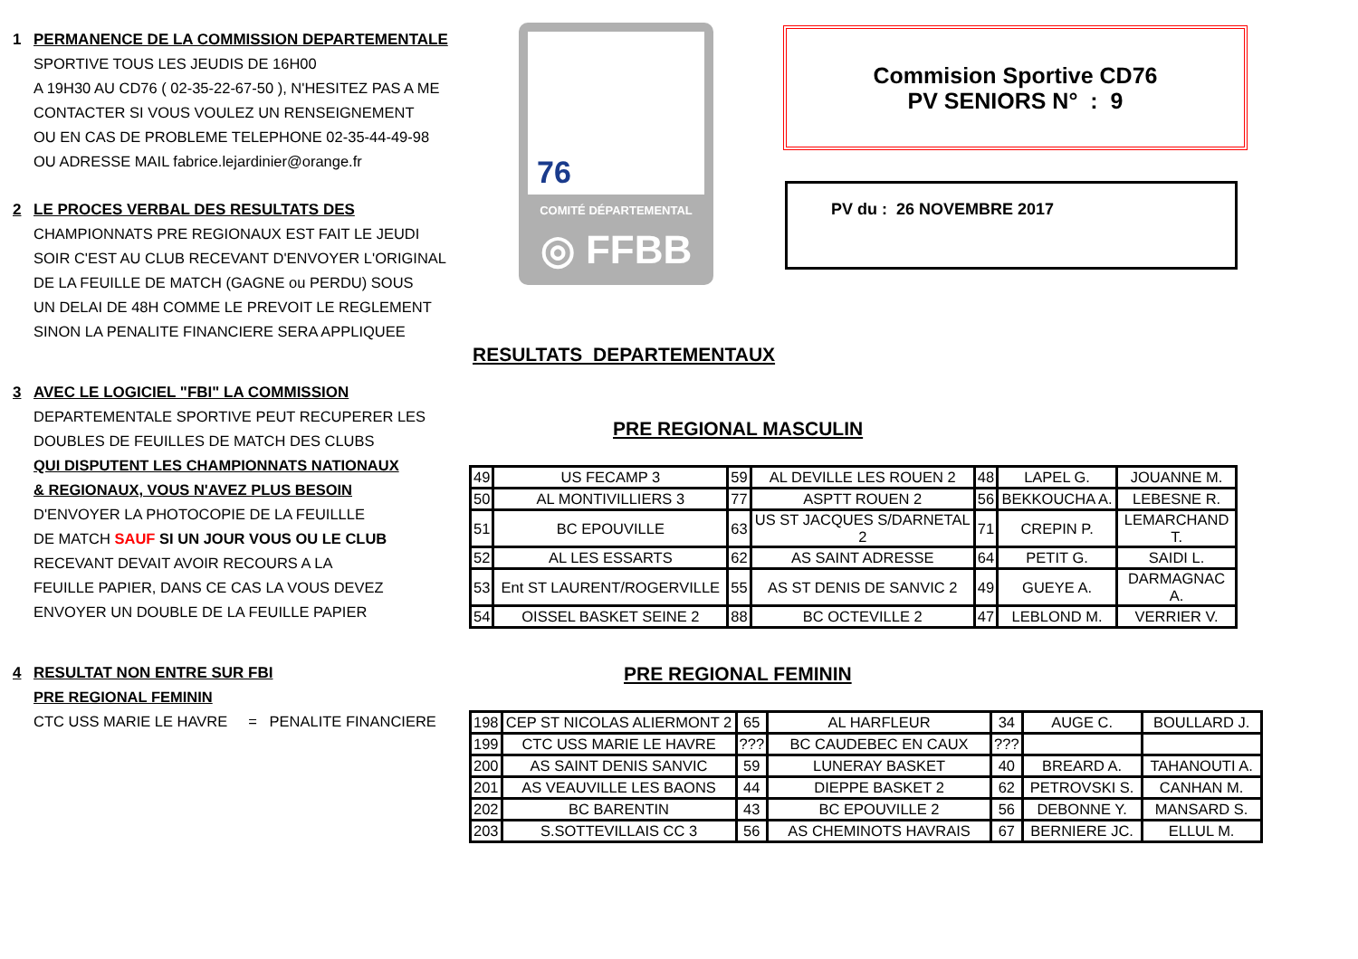1 PERMANENCE DE LA COMMISSION DEPARTEMENTALE
SPORTIVE TOUS LES JEUDIS DE 16H00
A 19H30 AU CD76 ( 02-35-22-67-50 ), N'HESITEZ PAS A ME
CONTACTER SI VOUS VOULEZ UN RENSEIGNEMENT
OU EN CAS DE PROBLEME TELEPHONE 02-35-44-49-98
OU ADRESSE MAIL fabrice.lejardinier@orange.fr
2 LE PROCES VERBAL DES RESULTATS DES
CHAMPIONNATS PRE REGIONAUX EST FAIT LE JEUDI
SOIR C'EST AU CLUB RECEVANT D'ENVOYER L'ORIGINAL
DE LA FEUILLE DE MATCH (GAGNE ou PERDU) SOUS
UN DELAI DE 48H COMME LE PREVOIT LE REGLEMENT
SINON LA PENALITE FINANCIERE SERA APPLIQUEE
3 AVEC LE LOGICIEL "FBI" LA COMMISSION
DEPARTEMENTALE SPORTIVE PEUT RECUPERER LES
DOUBLES DE FEUILLES DE MATCH DES CLUBS
QUI DISPUTENT LES CHAMPIONNATS NATIONAUX
& REGIONAUX, VOUS N'AVEZ PLUS BESOIN
D'ENVOYER LA PHOTOCOPIE DE LA FEUILLLE
DE MATCH SAUF SI UN JOUR VOUS OU LE CLUB
RECEVANT DEVAIT AVOIR RECOURS A LA
FEUILLE PAPIER, DANS CE CAS LA VOUS DEVEZ
ENVOYER UN DOUBLE DE LA FEUILLE PAPIER
4 RESULTAT NON ENTRE SUR FBI
PRE REGIONAL FEMININ
CTC USS MARIE LE HAVRE = PENALITE FINANCIERE
76
COMITÉ DÉPARTEMENTAL
◎ FFBB
Commision Sportive CD76
PV SENIORS N° : 9
PV du : 26 NOVEMBRE 2017
RESULTATS DEPARTEMENTAUX
PRE REGIONAL MASCULIN
| 49 | US FECAMP 3 | 59 | AL DEVILLE LES ROUEN 2 | 48 | LAPEL G. | JOUANNE M. |
| 50 | AL MONTIVILLIERS 3 | 77 | ASPTT ROUEN 2 | 56 | BEKKOUCHA A. | LEBESNE R. |
| 51 | BC EPOUVILLE | 63 | US ST JACQUES S/DARNETAL 2 | 71 | CREPIN P. | LEMARCHAND T. |
| 52 | AL LES ESSARTS | 62 | AS SAINT ADRESSE | 64 | PETIT G. | SAIDI L. |
| 53 | Ent ST LAURENT/ROGERVILLE | 55 | AS ST DENIS DE SANVIC 2 | 49 | GUEYE A. | DARMAGNAC A. |
| 54 | OISSEL BASKET SEINE 2 | 88 | BC OCTEVILLE 2 | 47 | LEBLOND M. | VERRIER V. |
PRE REGIONAL FEMININ
| 198 | CEP ST NICOLAS ALIERMONT 2 | 65 | AL HARFLEUR | 34 | AUGE C. | BOULLARD J. |
| 199 | CTC USS MARIE LE HAVRE | ??? | BC CAUDEBEC EN CAUX | ??? | | |
| 200 | AS SAINT DENIS SANVIC | 59 | LUNERAY BASKET | 40 | BREARD A. | TAHANOUTI A. |
| 201 | AS VEAUVILLE LES BAONS | 44 | DIEPPE BASKET 2 | 62 | PETROVSKI S. | CANHAN M. |
| 202 | BC BARENTIN | 43 | BC EPOUVILLE 2 | 56 | DEBONNE Y. | MANSARD S. |
| 203 | S.SOTTEVILLAIS CC 3 | 56 | AS CHEMINOTS HAVRAIS | 67 | BERNIERE JC. | ELLUL M. |